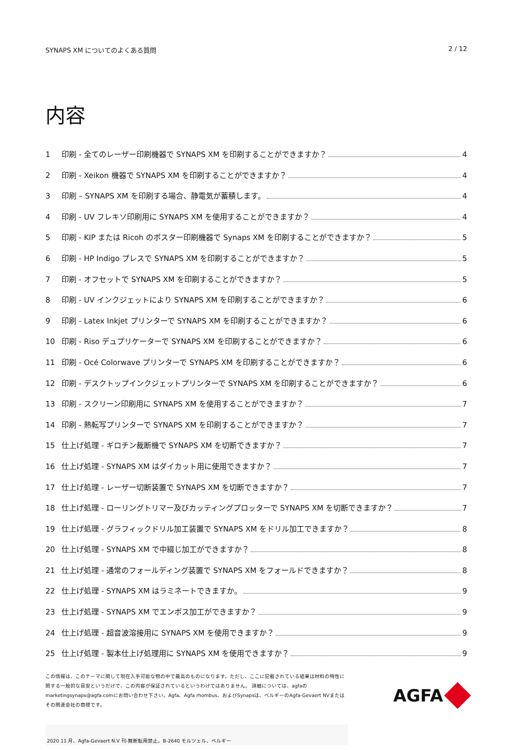SYNAPS XM についてのよくある質問 2 / 12
内容
1 印刷 - 全てのレーザー印刷機器で SYNAPS XM を印刷することができますか？ 4
2 印刷 - Xeikon 機器で SYNAPS XM を印刷することができますか？ 4
3 印刷 – SYNAPS XM を印刷する場合、静電気が蓄積します。 4
4 印刷 - UV フレキソ印刷用に SYNAPS XM を使用することができますか？ 4
5 印刷 - KIP または Ricoh のポスター印刷機器で Synaps XM を印刷することができますか？ 5
6 印刷 - HP Indigo プレスで SYNAPS XM を印刷することができますか？ 5
7 印刷 - オフセットで SYNAPS XM を印刷することができますか？ 5
8 印刷 - UV インクジェットにより SYNAPS XM を印刷することができますか？ 6
9 印刷 - Latex Inkjet プリンターで SYNAPS XM を印刷することができますか？ 6
10 印刷 - Riso デュプリケーターで SYNAPS XM を印刷することができますか？ 6
11 印刷 - Océ Colorwave プリンターで SYNAPS XM を印刷することができますか？ 6
12 印刷 - デスクトップインクジェットプリンターで SYNAPS XM を印刷することができますか？ 6
13 印刷 - スクリーン印刷用に SYNAPS XM を使用することができますか？ 7
14 印刷 - 熱転写プリンターで SYNAPS XM を印刷することができますか？ 7
15 仕上げ処理 - ギロチン裁断機で SYNAPS XM を切断できますか？ 7
16 仕上げ処理 - SYNAPS XM はダイカット用に使用できますか？ 7
17 仕上げ処理 - レーザー切断装置で SYNAPS XM を切断できますか？ 7
18 仕上げ処理 - ローリングトリマー及びカッティングプロッターで SYNAPS XM を切断できますか？ 7
19 仕上げ処理 - グラフィックドリル加工装置で SYNAPS XM をドリル加工できますか？ 8
20 仕上げ処理 - SYNAPS XM で中綴じ加工ができますか？ 8
21 仕上げ処理 - 通常のフォールディング装置で SYNAPS XM をフォールドできますか？ 8
22 仕上げ処理 - SYNAPS XM はラミネートできますか。 9
23 仕上げ処理 - SYNAPS XM でエンボス加工ができますか？ 9
24 仕上げ処理 - 超音波溶接用に SYNAPS XM を使用できますか？ 9
25 仕上げ処理 - 製本仕上げ処理用に SYNAPS XM を使用できますか？ 9
この情報は、このテーマに関して現在入手可能な物の中で最高のものになります。ただし、ここに記載されている結果は材料の特性に関する一般的な目安というだけで、この内容が保証されているというわけではありません。 詳細については、agfaのmarketingsynaps@agfa.comにお問い合わせ下さい。Agfa、Agfa rhombus、およびSynapsは、ベルギーのAgfa-Gevaert NVまたはその関連会社の商標です。
AGFA
2020 11 月、Agfa-Gevaert N.V 刊-無断転用禁止。B-2640 モルツェル、ベルギー